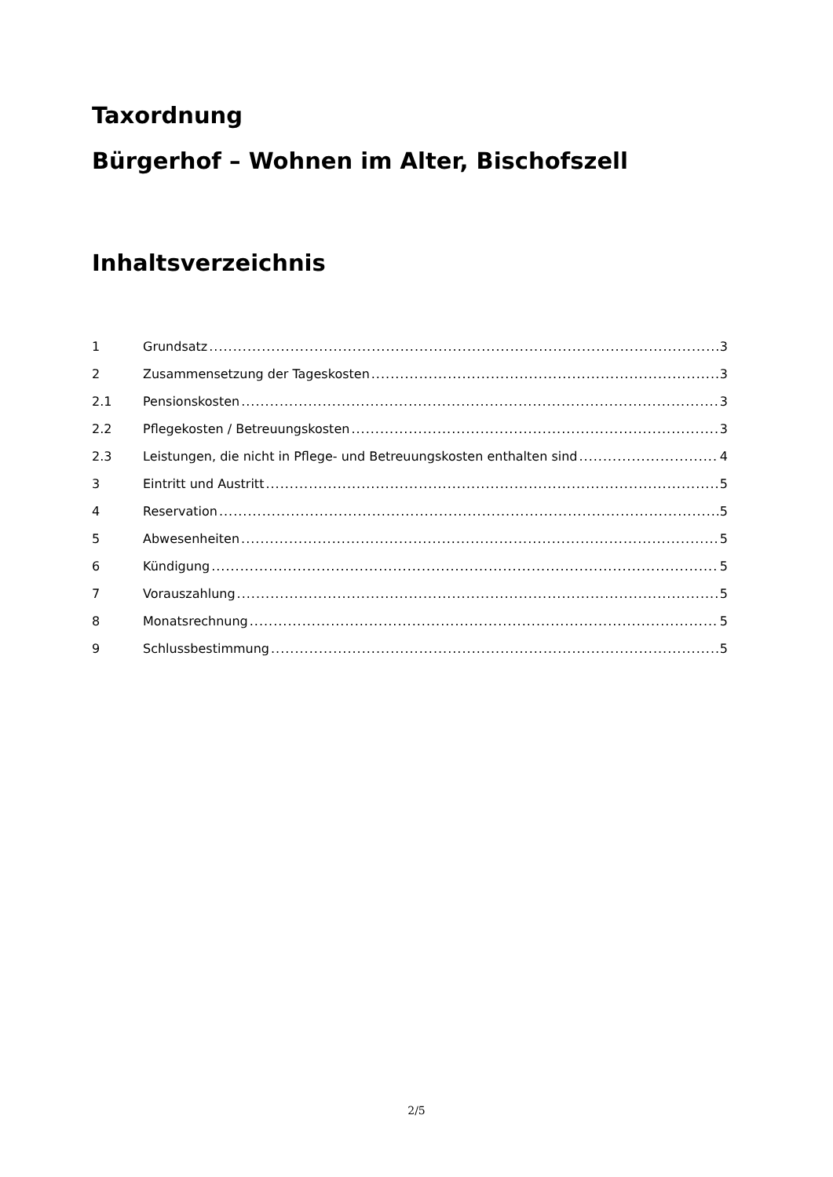Taxordnung
Bürgerhof – Wohnen im Alter, Bischofszell
Inhaltsverzeichnis
1 Grundsatz 3
2 Zusammensetzung der Tageskosten 3
2.1 Pensionskosten 3
2.2 Pflegekosten / Betreuungskosten 3
2.3 Leistungen, die nicht in Pflege- und Betreuungskosten enthalten sind 4
3 Eintritt und Austritt 5
4 Reservation 5
5 Abwesenheiten 5
6 Kündigung 5
7 Vorauszahlung 5
8 Monatsrechnung 5
9 Schlussbestimmung 5
2/5